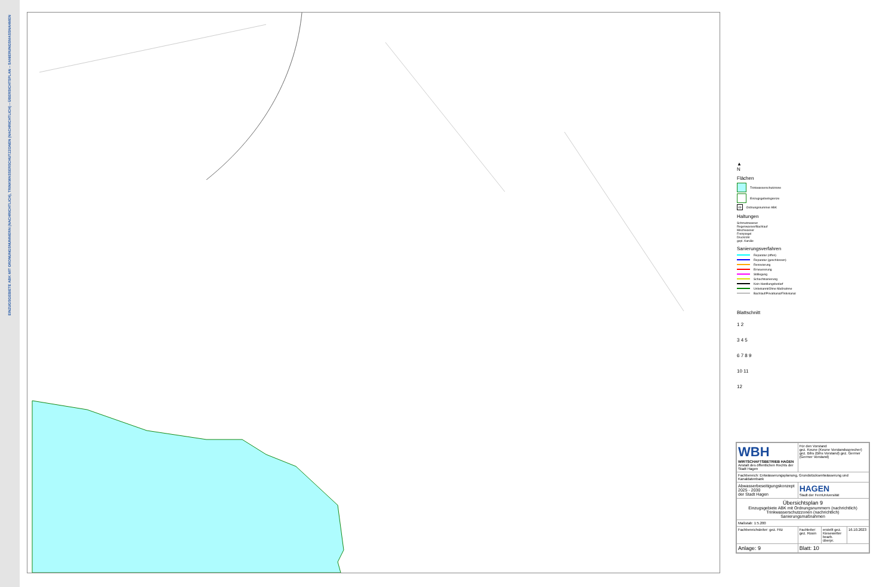EINZUGSGEBIETE ABK MIT ORDNUNGSNUMMERN (NACHRICHTLICH), TRINKWASSERSCHUTZZONEN (NACHRICHTLICH) – ÜBERSICHTSPLAN – SANIERUNGSMASSNAHMEN
▲
N
Flächen
Trinkwasserschutzzone
Einzugsgebietsgrenze
49 Ordnungsnummer ABK
Haltungen
Schmutzwasser
Regenwasser/Bachlauf
Mischwasser
Freispiegel
Druckrohr
gepl. Kanäle
Sanierungsverfahren
Reparatur (offen)
Reparatur (geschlossen)
Renovierung
Erneuererung
Stilllegung
Schachtsanierung
Kein Handlungsbedarf
Unbekannt/Ohne Maßnahme
Bachlauf/Privatkanal/Fiktivkanal
Blattschnitt
1 2
3 4 5
6 7 8 9
10 11
12
| WBH WIRTSCHAFTSBETRIEB HAGEN Anstalt des öffentlichen Rechts der Stadt Hagen | Für den Vorstand gez. Keune (Keune Vorstandssprecher) gez. Bihs (Bihs Vorstand) gez. Germer (Germer Vorstand) | | |
| Fachbereich: Entwässerungsplanung, Grundstücksentwässerung und Kanaldatenbank | | | |
| Abwasserbeseitigungskonzept 2025 - 2030 der Stadt Hagen | HAGEN Stadt der FernUniversität | | |
| Übersichtsplan 9 Einzugsgebiete ABK mit Ordnungsnummern (nachrichtlich) Trinkwasserschutzzonen (nachrichtlich) Sanierungsmaßnahmen | | | |
| Maßstab: 1:5.200 | | | |
| Fachbereichsleiter: gez. Fitz | Fachleiter: gez. Rosin | erstellt gez. Kiesewetter bearb. überpr. | 16.10.2023 |
| Anlage: 9 | Blatt: 10 | | |